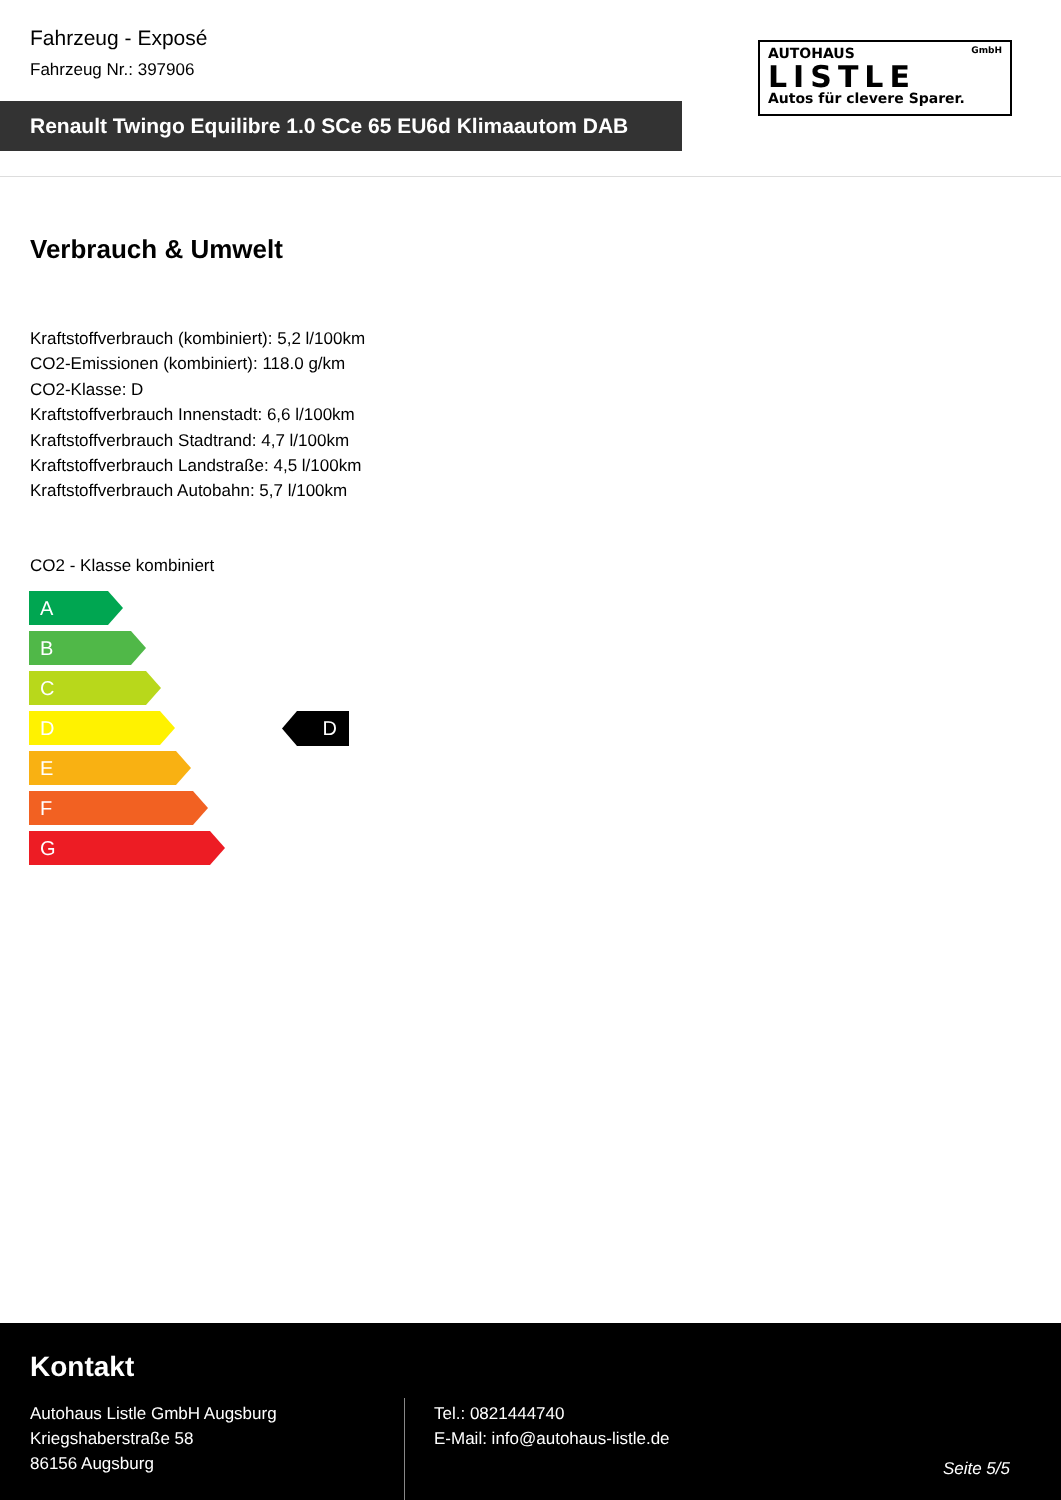Fahrzeug - Exposé
Fahrzeug Nr.: 397906
Renault Twingo Equilibre 1.0 SCe 65 EU6d Klimaautom DAB
AUTOHAUS GmbH
LISTLE
Autos für clevere Sparer.
Verbrauch & Umwelt
Kraftstoffverbrauch (kombiniert): 5,2 l/100km
CO2-Emissionen (kombiniert): 118.0 g/km
CO2-Klasse: D
Kraftstoffverbrauch Innenstadt: 6,6 l/100km
Kraftstoffverbrauch Stadtrand: 4,7 l/100km
Kraftstoffverbrauch Landstraße: 4,5 l/100km
Kraftstoffverbrauch Autobahn: 5,7 l/100km
CO2 - Klasse kombiniert
A
B
C
D
E
F
G
D
Kontakt
Autohaus Listle GmbH Augsburg
Kriegshaberstraße 58
86156 Augsburg
Tel.: 0821444740
E-Mail: info@autohaus-listle.de
Seite 5/5